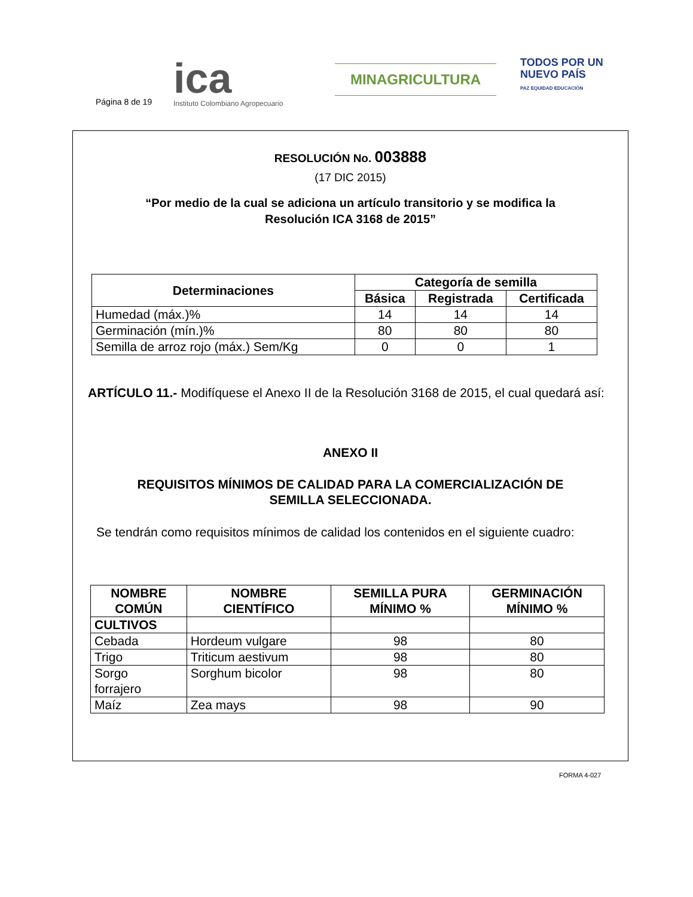Página 8 de 19
ica
Instituto Colombiano Agropecuario
MINAGRICULTURA
TODOS POR UN
NUEVO PAÍS
PAZ EQUIDAD EDUCACIÓN
RESOLUCIÓN No. 003888
(17 DIC 2015)
“Por medio de la cual se adiciona un artículo transitorio y se modifica la
Resolución ICA 3168 de 2015”
| Determinaciones | Categoría de semilla | | |
| --- | --- | --- | --- |
| | Básica | Registrada | Certificada |
| Humedad (máx.)% | 14 | 14 | 14 |
| Germinación (mín.)% | 80 | 80 | 80 |
| Semilla de arroz rojo (máx.) Sem/Kg | 0 | 0 | 1 |
ARTÍCULO 11.- Modifíquese el Anexo II de la Resolución 3168 de 2015, el cual quedará así:
ANEXO II
REQUISITOS MÍNIMOS DE CALIDAD PARA LA COMERCIALIZACIÓN DE
SEMILLA SELECCIONADA.
Se tendrán como requisitos mínimos de calidad los contenidos en el siguiente cuadro:
| NOMBRE COMÚN | NOMBRE CIENTÍFICO | SEMILLA PURA MÍNIMO % | GERMINACIÓN MÍNIMO % |
| --- | --- | --- | --- |
| CULTIVOS | | | |
| Cebada | Hordeum vulgare | 98 | 80 |
| Trigo | Triticum aestivum | 98 | 80 |
| Sorgo forrajero | Sorghum bicolor | 98 | 80 |
| Maíz | Zea mays | 98 | 90 |
FORMA 4-027